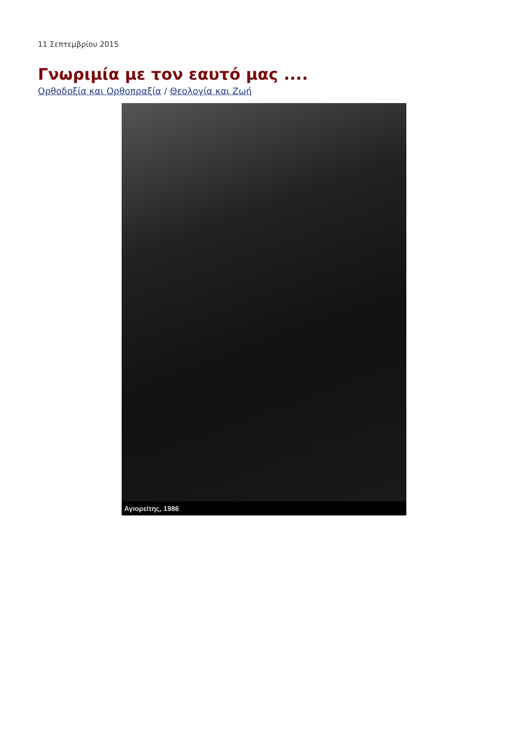11 Σεπτεμβρίου 2015
Γνωριμία με τον εαυτό μας ....
Ορθοδοξία και Ορθοπραξία / Θεολογία και Ζωή
Αγιορείτης, 1986